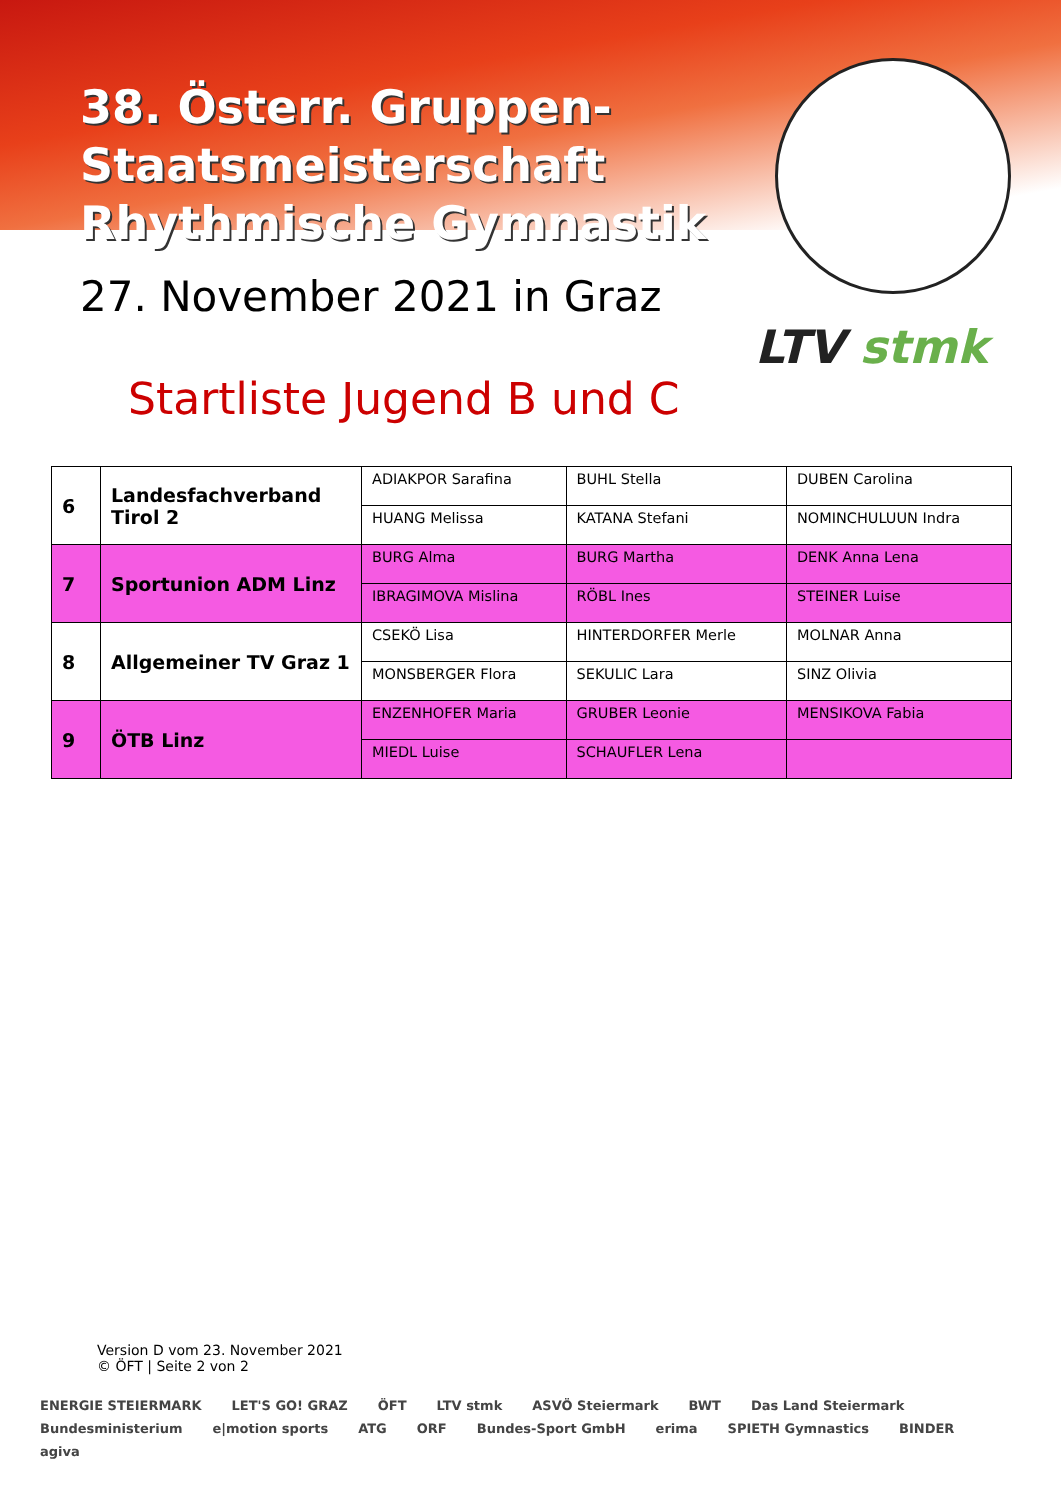38. Österr. Gruppen-
Staatsmeisterschaft
Rhythmische Gymnastik
27. November 2021 in Graz
LTV stmk
Startliste Jugend B und C
| 6 | Landesfachverband Tirol 2 | ADIAKPOR Sarafina | BUHL Stella | DUBEN Carolina |
| | | HUANG Melissa | KATANA Stefani | NOMINCHULUUN Indra |
| 7 | Sportunion ADM Linz | BURG Alma | BURG Martha | DENK Anna Lena |
| | | IBRAGIMOVA Mislina | RÖBL Ines | STEINER Luise |
| 8 | Allgemeiner TV Graz 1 | CSEKÖ Lisa | HINTERDORFER Merle | MOLNAR Anna |
| | | MONSBERGER Flora | SEKULIC Lara | SINZ Olivia |
| 9 | ÖTB Linz | ENZENHOFER Maria | GRUBER Leonie | MENSIKOVA Fabia |
| | | MIEDL Luise | SCHAUFLER Lena | |
Version D vom 23. November 2021
© ÖFT | Seite 2 von 2
ENERGIE STEIERMARK LET'S GO! GRAZ ÖFT LTV stmk ASVÖ Steiermark BWT Das Land Steiermark Bundesministerium e|motion sports ATG ORF Bundes-Sport GmbH erima SPIETH Gymnastics BINDER agiva